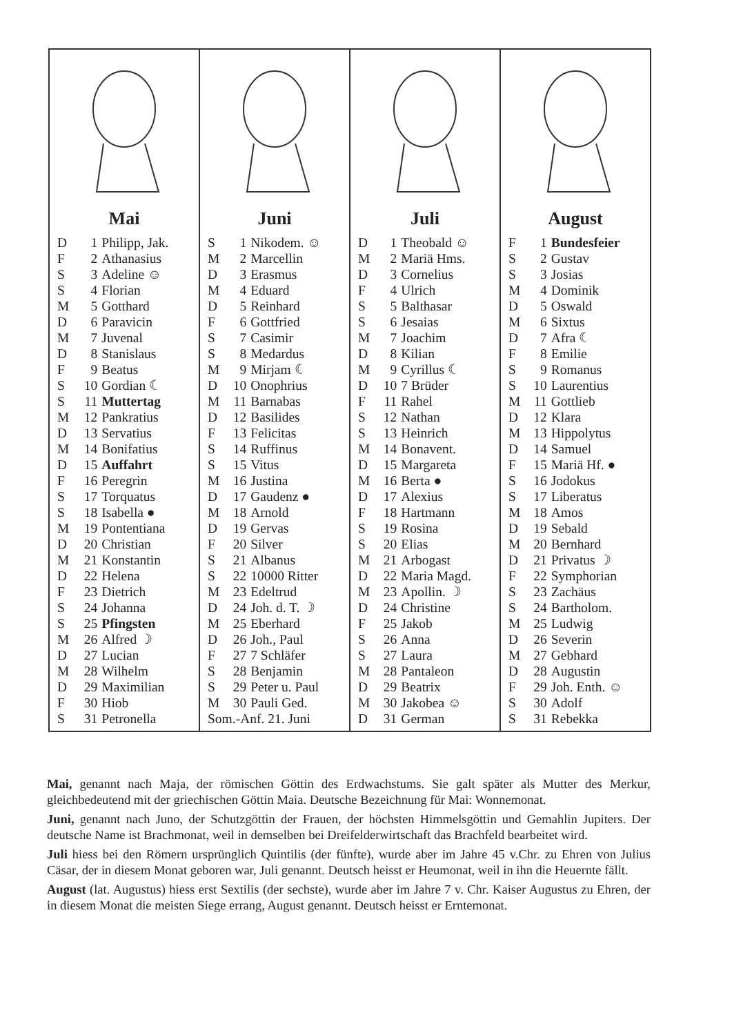Mai
| D | 1 | Philipp, Jak. |
| F | 2 | Athanasius |
| S | 3 | Adeline ☺ |
| S | 4 | Florian |
| M | 5 | Gotthard |
| D | 6 | Paravicin |
| M | 7 | Juvenal |
| D | 8 | Stanislaus |
| F | 9 | Beatus |
| S | 10 | Gordian ☾ |
| S | 11 | Muttertag |
| M | 12 | Pankratius |
| D | 13 | Servatius |
| M | 14 | Bonifatius |
| D | 15 | Auffahrt |
| F | 16 | Peregrin |
| S | 17 | Torquatus |
| S | 18 | Isabella ● |
| M | 19 | Pontentiana |
| D | 20 | Christian |
| M | 21 | Konstantin |
| D | 22 | Helena |
| F | 23 | Dietrich |
| S | 24 | Johanna |
| S | 25 | Pfingsten |
| M | 26 | Alfred ☽ |
| D | 27 | Lucian |
| M | 28 | Wilhelm |
| D | 29 | Maximilian |
| F | 30 | Hiob |
| S | 31 | Petronella |
Juni
| S | 1 | Nikodem. ☺ |
| M | 2 | Marcellin |
| D | 3 | Erasmus |
| M | 4 | Eduard |
| D | 5 | Reinhard |
| F | 6 | Gottfried |
| S | 7 | Casimir |
| S | 8 | Medardus |
| M | 9 | Mirjam ☾ |
| D | 10 | Onophrius |
| M | 11 | Barnabas |
| D | 12 | Basilides |
| F | 13 | Felicitas |
| S | 14 | Ruffinus |
| S | 15 | Vitus |
| M | 16 | Justina |
| D | 17 | Gaudenz ● |
| M | 18 | Arnold |
| D | 19 | Gervas |
| F | 20 | Silver |
| S | 21 | Albanus |
| S | 22 | 10000 Ritter |
| M | 23 | Edeltrud |
| D | 24 | Joh. d. T. ☽ |
| M | 25 | Eberhard |
| D | 26 | Joh., Paul |
| F | 27 | 7 Schläfer |
| S | 28 | Benjamin |
| S | 29 | Peter u. Paul |
| M | 30 | Pauli Ged. |
| Som.-Anf. 21. Juni | | |
Juli
| D | 1 | Theobald ☺ |
| M | 2 | Mariä Hms. |
| D | 3 | Cornelius |
| F | 4 | Ulrich |
| S | 5 | Balthasar |
| S | 6 | Jesaias |
| M | 7 | Joachim |
| D | 8 | Kilian |
| M | 9 | Cyrillus ☾ |
| D | 10 | 7 Brüder |
| F | 11 | Rahel |
| S | 12 | Nathan |
| S | 13 | Heinrich |
| M | 14 | Bonavent. |
| D | 15 | Margareta |
| M | 16 | Berta ● |
| D | 17 | Alexius |
| F | 18 | Hartmann |
| S | 19 | Rosina |
| S | 20 | Elias |
| M | 21 | Arbogast |
| D | 22 | Maria Magd. |
| M | 23 | Apollin. ☽ |
| D | 24 | Christine |
| F | 25 | Jakob |
| S | 26 | Anna |
| S | 27 | Laura |
| M | 28 | Pantaleon |
| D | 29 | Beatrix |
| M | 30 | Jakobea ☺ |
| D | 31 | German |
August
| F | 1 | Bundesfeier |
| S | 2 | Gustav |
| S | 3 | Josias |
| M | 4 | Dominik |
| D | 5 | Oswald |
| M | 6 | Sixtus |
| D | 7 | Afra ☾ |
| F | 8 | Emilie |
| S | 9 | Romanus |
| S | 10 | Laurentius |
| M | 11 | Gottlieb |
| D | 12 | Klara |
| M | 13 | Hippolytus |
| D | 14 | Samuel |
| F | 15 | Mariä Hf. ● |
| S | 16 | Jodokus |
| S | 17 | Liberatus |
| M | 18 | Amos |
| D | 19 | Sebald |
| M | 20 | Bernhard |
| D | 21 | Privatus ☽ |
| F | 22 | Symphorian |
| S | 23 | Zachäus |
| S | 24 | Bartholom. |
| M | 25 | Ludwig |
| D | 26 | Severin |
| M | 27 | Gebhard |
| D | 28 | Augustin |
| F | 29 | Joh. Enth. ☺ |
| S | 30 | Adolf |
| S | 31 | Rebekka |
Mai, genannt nach Maja, der römischen Göttin des Erdwachstums. Sie galt später als Mutter des Merkur, gleichbedeutend mit der griechischen Göttin Maia. Deutsche Bezeichnung für Mai: Wonnemonat.
Juni, genannt nach Juno, der Schutzgöttin der Frauen, der höchsten Himmelsgöttin und Gemahlin Jupiters. Der deutsche Name ist Brachmonat, weil in demselben bei Dreifelderwirtschaft das Brachfeld bearbeitet wird.
Juli hiess bei den Römern ursprünglich Quintilis (der fünfte), wurde aber im Jahre 45 v.Chr. zu Ehren von Julius Cäsar, der in diesem Monat geboren war, Juli genannt. Deutsch heisst er Heumonat, weil in ihn die Heuernte fällt.
August (lat. Augustus) hiess erst Sextilis (der sechste), wurde aber im Jahre 7 v. Chr. Kaiser Augustus zu Ehren, der in diesem Monat die meisten Siege errang, August genannt. Deutsch heisst er Erntemonat.